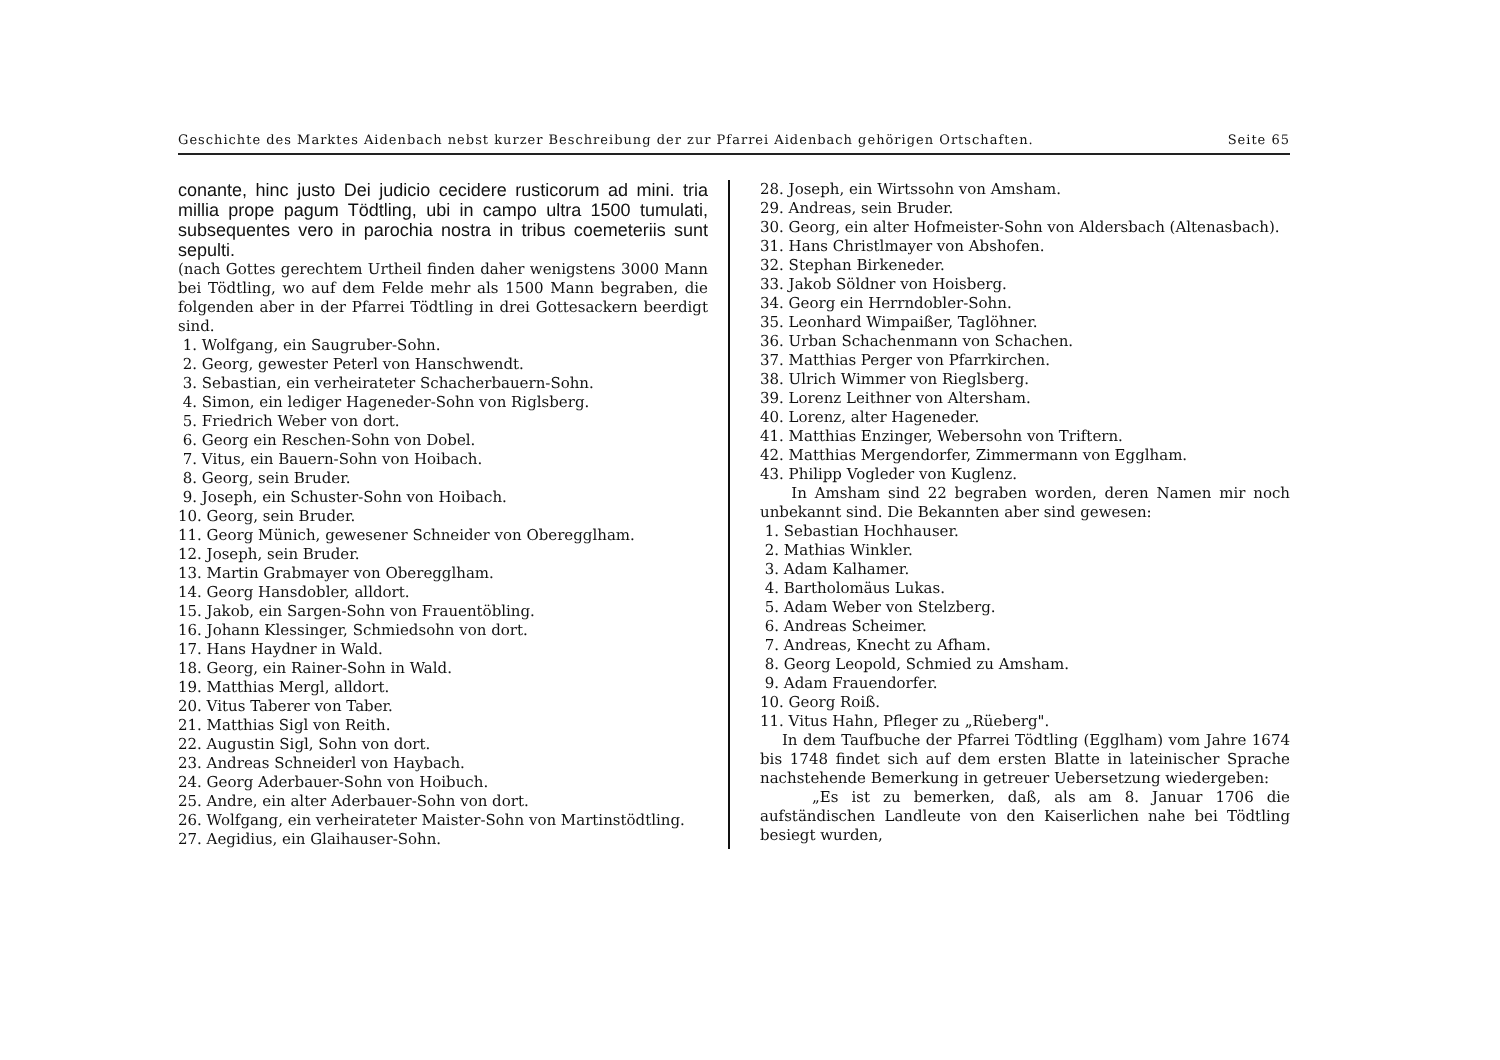Geschichte des Marktes Aidenbach nebst kurzer Beschreibung der zur Pfarrei Aidenbach gehörigen Ortschaften. Seite 65
conante, hinc justo Dei judicio cecidere rusticorum ad mini. tria millia prope pagum Tödtling, ubi in campo ultra 1500 tumulati, subsequentes vero in parochia nostra in tribus coemeteriis sunt sepulti.
(nach Gottes gerechtem Urtheil finden daher wenigstens 3000 Mann bei Tödtling, wo auf dem Felde mehr als 1500 Mann begraben, die folgenden aber in der Pfarrei Tödtling in drei Gottesackern beerdigt sind.
1. Wolfgang, ein Saugruber-Sohn.
2. Georg, gewester Peterl von Hanschwendt.
3. Sebastian, ein verheirateter Schacherbauern-Sohn.
4. Simon, ein lediger Hageneder-Sohn von Riglsberg.
5. Friedrich Weber von dort.
6. Georg ein Reschen-Sohn von Dobel.
7. Vitus, ein Bauern-Sohn von Hoibach.
8. Georg, sein Bruder.
9. Joseph, ein Schuster-Sohn von Hoibach.
10. Georg, sein Bruder.
11. Georg Münich, gewesener Schneider von Oberegglham.
12. Joseph, sein Bruder.
13. Martin Grabmayer von Oberegglham.
14. Georg Hansdobler, alldort.
15. Jakob, ein Sargen-Sohn von Frauentöbling.
16. Johann Klessinger, Schmiedsohn von dort.
17. Hans Haydner in Wald.
18. Georg, ein Rainer-Sohn in Wald.
19. Matthias Mergl, alldort.
20. Vitus Taberer von Taber.
21. Matthias Sigl von Reith.
22. Augustin Sigl, Sohn von dort.
23. Andreas Schneiderl von Haybach.
24. Georg Aderbauer-Sohn von Hoibuch.
25. Andre, ein alter Aderbauer-Sohn von dort.
26. Wolfgang, ein verheirateter Maister-Sohn von Martinstödtling.
27. Aegidius, ein Glaihauser-Sohn.
28. Joseph, ein Wirtssohn von Amsham.
29. Andreas, sein Bruder.
30. Georg, ein alter Hofmeister-Sohn von Aldersbach (Altenasbach).
31. Hans Christlmayer von Abshofen.
32. Stephan Birkeneder.
33. Jakob Söldner von Hoisberg.
34. Georg ein Herrndobler-Sohn.
35. Leonhard Wimpaißer, Taglöhner.
36. Urban Schachenmann von Schachen.
37. Matthias Perger von Pfarrkirchen.
38. Ulrich Wimmer von Rieglsberg.
39. Lorenz Leithner von Altersham.
40. Lorenz, alter Hageneder.
41. Matthias Enzinger, Webersohn von Triftern.
42. Matthias Mergendorfer, Zimmermann von Egglham.
43. Philipp Vogleder von Kuglenz.
In Amsham sind 22 begraben worden, deren Namen mir noch unbekannt sind. Die Bekannten aber sind gewesen:
1. Sebastian Hochhauser.
2. Mathias Winkler.
3. Adam Kalhamer.
4. Bartholomäus Lukas.
5. Adam Weber von Stelzberg.
6. Andreas Scheimer.
7. Andreas, Knecht zu Afham.
8. Georg Leopold, Schmied zu Amsham.
9. Adam Frauendorfer.
10. Georg Roiß.
11. Vitus Hahn, Pfleger zu „Rüeberg".
In dem Taufbuche der Pfarrei Tödtling (Egglham) vom Jahre 1674 bis 1748 findet sich auf dem ersten Blatte in lateinischer Sprache nachstehende Bemerkung in getreuer Uebersetzung wiedergeben:
„Es ist zu bemerken, daß, als am 8. Januar 1706 die aufständischen Landleute von den Kaiserlichen nahe bei Tödtling besiegt wurden,